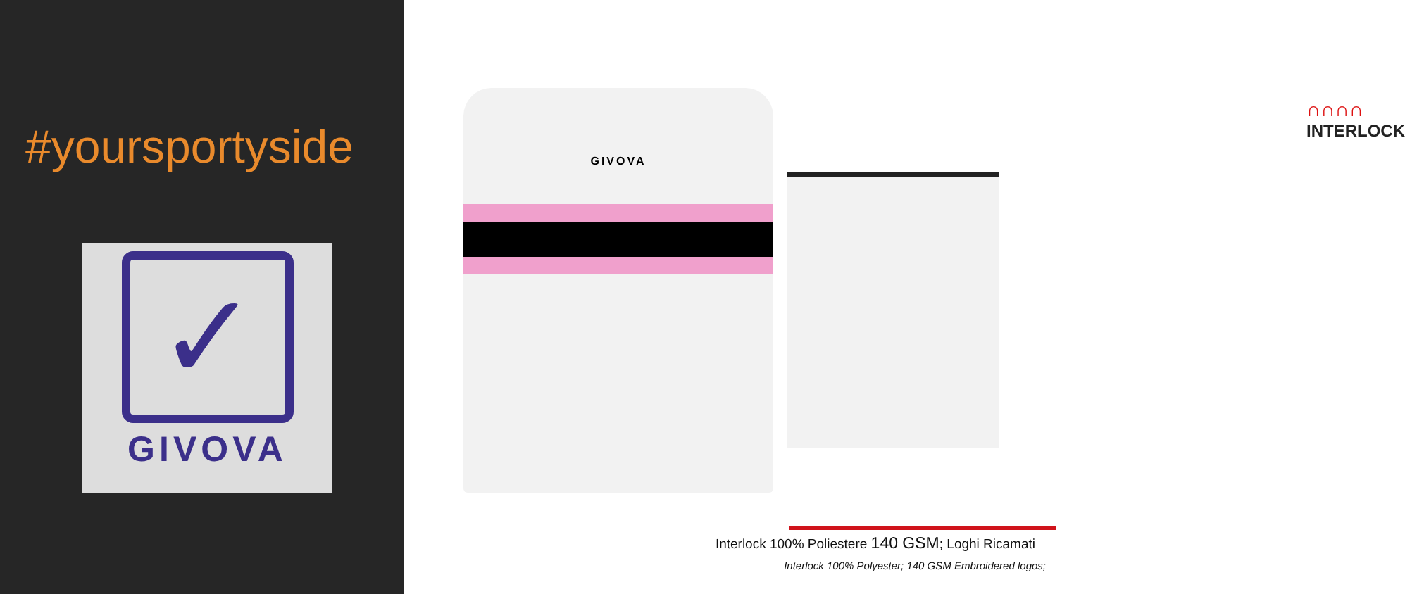#yoursportyside
✓
GIVOVA
GIVOVA
∩∩∩∩
INTERLOCK
Interlock 100% Poliestere 140 GSM; Loghi Ricamati
Interlock 100% Polyester; 140 GSM Embroidered logos;